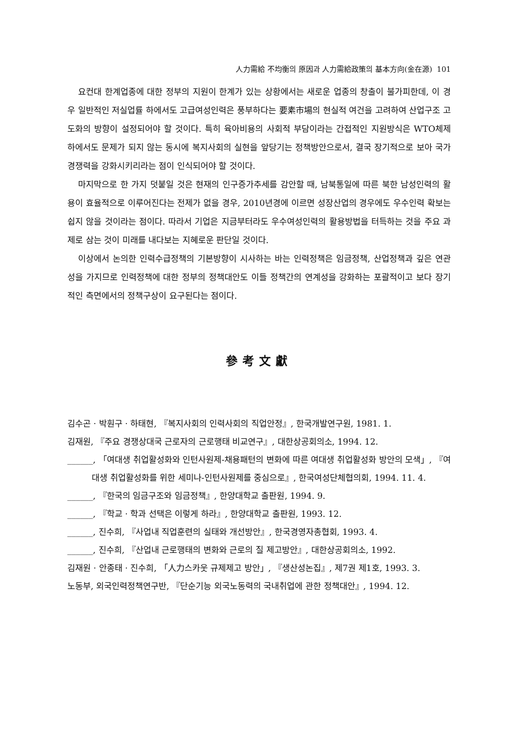人力需給 不均衡의 原因과 人力需給政策의 基本方向(金在源) 101
요컨대 한계업종에 대한 정부의 지원이 한계가 있는 상황에서는 새로운 업종의 창출이 불가피한데, 이 경우 일반적인 저실업률 하에서도 고급여성인력은 풍부하다는 要素市場의 현실적 여건을 고려하여 산업구조 고도화의 방향이 설정되어야 할 것이다. 특히 육아비용의 사회적 부담이라는 간접적인 지원방식은 WTO체제 하에서도 문제가 되지 않는 동시에 복지사회의 실현을 앞당기는 정책방안으로서, 결국 장기적으로 보아 국가경쟁력을 강화시키리라는 점이 인식되어야 할 것이다.
마지막으로 한 가지 덧붙일 것은 현재의 인구증가추세를 감안할 때, 남북통일에 따른 북한 남성인력의 활용이 효율적으로 이루어진다는 전제가 없을 경우, 2010년경에 이르면 성장산업의 경우에도 우수인력 확보는 쉽지 않을 것이라는 점이다. 따라서 기업은 지금부터라도 우수여성인력의 활용방법을 터득하는 것을 주요 과제로 삼는 것이 미래를 내다보는 지혜로운 판단일 것이다.
이상에서 논의한 인력수급정책의 기본방향이 시사하는 바는 인력정책은 임금정책, 산업정책과 깊은 연관성을 가지므로 인력정책에 대한 정부의 정책대안도 이들 정책간의 연계성을 강화하는 포괄적이고 보다 장기적인 측면에서의 정책구상이 요구된다는 점이다.
參考文獻
김수곤 · 박훤구 · 하태현, 『복지사회의 인력사회의 직업안정』, 한국개발연구원, 1981. 1.
김재원, 『주요 경쟁상대국 근로자의 근로행태 비교연구』, 대한상공회의소, 1994. 12.
______, 「여대생 취업활성화와 인턴사원제-채용패턴의 변화에 따른 여대생 취업활성화 방안의 모색」, 『여대생 취업활성화를 위한 세미나-인턴사원제를 중심으로』, 한국여성단체협의회, 1994. 11. 4.
______, 『한국의 임금구조와 임금정책』, 한양대학교 출판원, 1994. 9.
______, 『학교 · 학과 선택은 이렇게 하라』, 한양대학교 출판원, 1993. 12.
______, 진수희, 『사업내 직업훈련의 실태와 개선방안』, 한국경영자총협회, 1993. 4.
______, 진수희, 『산업내 근로행태의 변화와 근로의 질 제고방안』, 대한상공회의소, 1992.
김재원 · 안종태 · 진수희, 「人力스카웃 규제제고 방안」, 『생산성논집』, 제7권 제1호, 1993. 3.
노동부, 외국인력정책연구반, 『단순기능 외국노동력의 국내취업에 관한 정책대안』, 1994. 12.